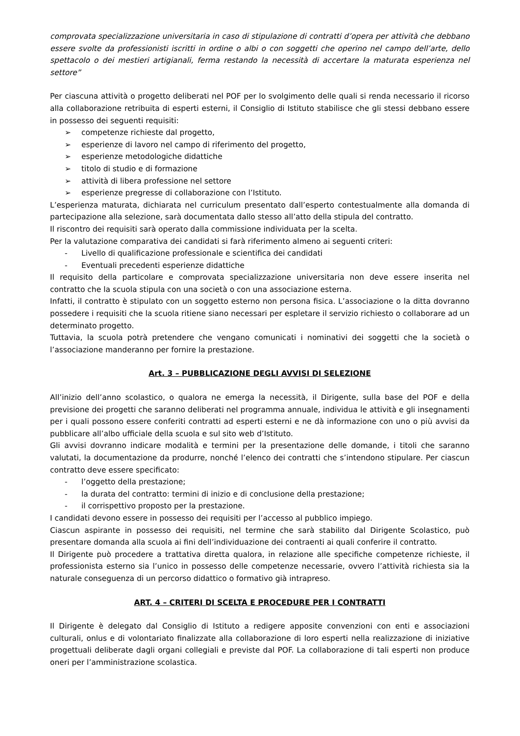comprovata specializzazione universitaria in caso di stipulazione di contratti d’opera per attività che debbano essere svolte da professionisti iscritti in ordine o albi o con soggetti che operino nel campo dell’arte, dello spettacolo o dei mestieri artigianali, ferma restando la necessità di accertare la maturata esperienza nel settore”
Per ciascuna attività o progetto deliberati nel POF per lo svolgimento delle quali si renda necessario il ricorso alla collaborazione retribuita di esperti esterni, il Consiglio di Istituto stabilisce che gli stessi debbano essere in possesso dei seguenti requisiti:
➢ competenze richieste dal progetto,
➢ esperienze di lavoro nel campo di riferimento del progetto,
➢ esperienze metodologiche didattiche
➢ titolo di studio e di formazione
➢ attività di libera professione nel settore
➢ esperienze pregresse di collaborazione con l’Istituto.
L’esperienza maturata, dichiarata nel curriculum presentato dall’esperto contestualmente alla domanda di partecipazione alla selezione, sarà documentata dallo stesso all’atto della stipula del contratto.
Il riscontro dei requisiti sarà operato dalla commissione individuata per la scelta.
Per la valutazione comparativa dei candidati si farà riferimento almeno ai seguenti criteri:
- Livello di qualificazione professionale e scientifica dei candidati
- Eventuali precedenti esperienze didattiche
Il requisito della particolare e comprovata specializzazione universitaria non deve essere inserita nel contratto che la scuola stipula con una società o con una associazione esterna.
Infatti, il contratto è stipulato con un soggetto esterno non persona fisica. L’associazione o la ditta dovranno possedere i requisiti che la scuola ritiene siano necessari per espletare il servizio richiesto o collaborare ad un determinato progetto.
Tuttavia, la scuola potrà pretendere che vengano comunicati i nominativi dei soggetti che la società o l’associazione manderanno per fornire la prestazione.
Art. 3 – PUBBLICAZIONE DEGLI AVVISI DI SELEZIONE
All’inizio dell’anno scolastico, o qualora ne emerga la necessità, il Dirigente, sulla base del POF e della previsione dei progetti che saranno deliberati nel programma annuale, individua le attività e gli insegnamenti per i quali possono essere conferiti contratti ad esperti esterni e ne dà informazione con uno o più avvisi da pubblicare all’albo ufficiale della scuola e sul sito web d’Istituto.
Gli avvisi dovranno indicare modalità e termini per la presentazione delle domande, i titoli che saranno valutati, la documentazione da produrre, nonché l’elenco dei contratti che s’intendono stipulare. Per ciascun contratto deve essere specificato:
- l’oggetto della prestazione;
- la durata del contratto: termini di inizio e di conclusione della prestazione;
- il corrispettivo proposto per la prestazione.
I candidati devono essere in possesso dei requisiti per l’accesso al pubblico impiego.
Ciascun aspirante in possesso dei requisiti, nel termine che sarà stabilito dal Dirigente Scolastico, può presentare domanda alla scuola ai fini dell’individuazione dei contraenti ai quali conferire il contratto.
Il Dirigente può procedere a trattativa diretta qualora, in relazione alle specifiche competenze richieste, il professionista esterno sia l’unico in possesso delle competenze necessarie, ovvero l’attività richiesta sia la naturale conseguenza di un percorso didattico o formativo già intrapreso.
ART. 4 – CRITERI DI SCELTA E PROCEDURE PER I CONTRATTI
Il Dirigente è delegato dal Consiglio di Istituto a redigere apposite convenzioni con enti e associazioni culturali, onlus e di volontariato finalizzate alla collaborazione di loro esperti nella realizzazione di iniziative progettuali deliberate dagli organi collegiali e previste dal POF. La collaborazione di tali esperti non produce oneri per l’amministrazione scolastica.